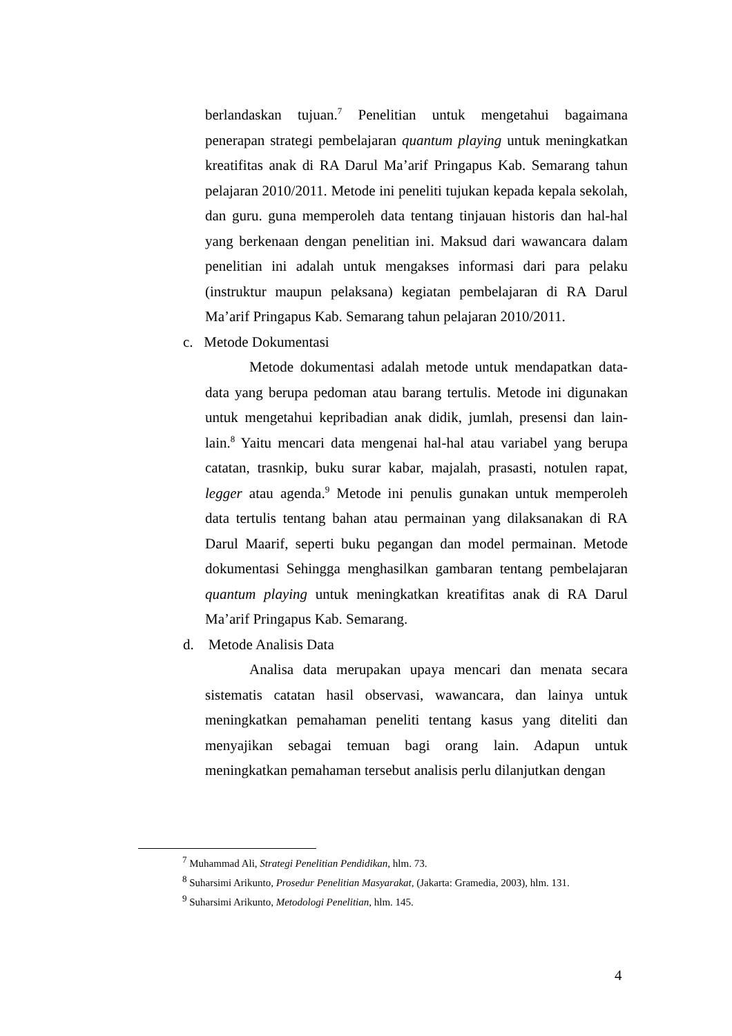berlandaskan tujuan.<sup>7</sup> Penelitian untuk mengetahui bagaimana penerapan strategi pembelajaran quantum playing untuk meningkatkan kreatifitas anak di RA Darul Ma’arif Pringapus Kab. Semarang tahun pelajaran 2010/2011. Metode ini peneliti tujukan kepada kepala sekolah, dan guru. guna memperoleh data tentang tinjauan historis dan hal-hal yang berkenaan dengan penelitian ini. Maksud dari wawancara dalam penelitian ini adalah untuk mengakses informasi dari para pelaku (instruktur maupun pelaksana) kegiatan pembelajaran di RA Darul Ma’arif Pringapus Kab. Semarang tahun pelajaran 2010/2011.
c. Metode Dokumentasi
Metode dokumentasi adalah metode untuk mendapatkan data-data yang berupa pedoman atau barang tertulis. Metode ini digunakan untuk mengetahui kepribadian anak didik, jumlah, presensi dan lain-lain.<sup>8</sup> Yaitu mencari data mengenai hal-hal atau variabel yang berupa catatan, trasnkip, buku surar kabar, majalah, prasasti, notulen rapat, legger atau agenda.<sup>9</sup> Metode ini penulis gunakan untuk memperoleh data tertulis tentang bahan atau permainan yang dilaksanakan di RA Darul Maarif, seperti buku pegangan dan model permainan. Metode dokumentasi Sehingga menghasilkan gambaran tentang pembelajaran quantum playing untuk meningkatkan kreatifitas anak di RA Darul Ma’arif Pringapus Kab. Semarang.
d. Metode Analisis Data
Analisa data merupakan upaya mencari dan menata secara sistematis catatan hasil observasi, wawancara, dan lainya untuk meningkatkan pemahaman peneliti tentang kasus yang diteliti dan menyajikan sebagai temuan bagi orang lain. Adapun untuk meningkatkan pemahaman tersebut analisis perlu dilanjutkan dengan
<sup>7</sup> Muhammad Ali, Strategi Penelitian Pendidikan, hlm. 73.
<sup>8</sup> Suharsimi Arikunto, Prosedur Penelitian Masyarakat, (Jakarta: Gramedia, 2003), hlm. 131.
<sup>9</sup> Suharsimi Arikunto, Metodologi Penelitian, hlm. 145.
4